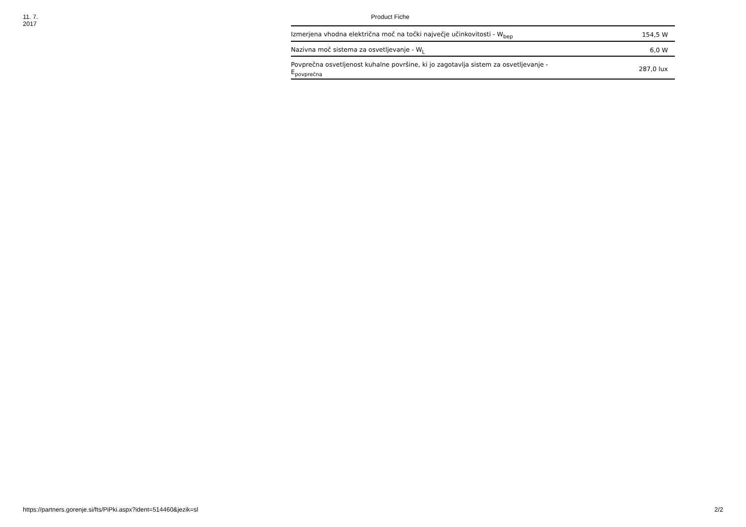11. 7. 2017 Product Fiche
| Izmerjena vhodna električna moč na točki največje učinkovitosti - W<sub>bep</sub> | 154,5 W |
| Nazivna moč sistema za osvetljevanje - W<sub>L</sub> | 6,0 W |
| Povprečna osvetljenost kuhalne površine, ki jo zagotavlja sistem za osvetljevanje - E<sub>povprečna</sub> | 287,0 lux |
https://partners.gorenje.si/fts/PiPki.aspx?ident=514460&jezik=sl 2/2